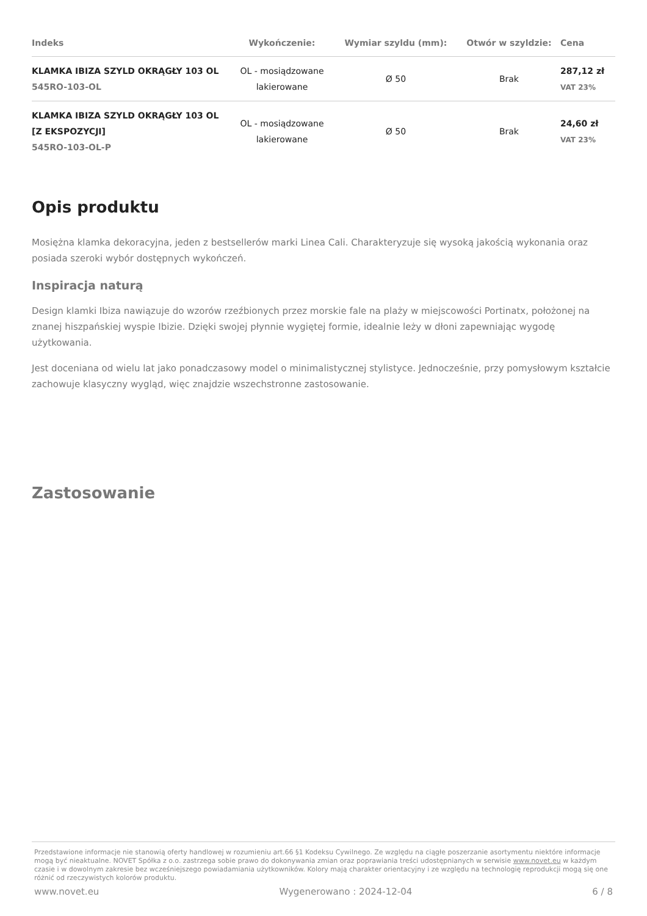| Indeks | Wykończenie: | Wymiar szyldu (mm): | Otwór w szyldzie: | Cena |
| --- | --- | --- | --- | --- |
| KLAMKA IBIZA SZYLD OKRĄGŁY 103 OL 545RO-103-OL | OL - mosiądzowane lakierowane | Ø 50 | Brak | 287,12 zł VAT 23% |
| KLAMKA IBIZA SZYLD OKRĄGŁY 103 OL [Z EKSPOZYCJI] 545RO-103-OL-P | OL - mosiądzowane lakierowane | Ø 50 | Brak | 24,60 zł VAT 23% |
Opis produktu
Mosiężna klamka dekoracyjna, jeden z bestsellerów marki Linea Cali. Charakteryzuje się wysoką jakością wykonania oraz posiada szeroki wybór dostępnych wykończeń.
Inspiracja naturą
Design klamki Ibiza nawiązuje do wzorów rzeźbionych przez morskie fale na plaży w miejscowości Portinatx, położonej na znanej hiszpańskiej wyspie Ibizie. Dzięki swojej płynnie wygiętej formie, idealnie leży w dłoni zapewniając wygodę użytkowania.
Jest doceniana od wielu lat jako ponadczasowy model o minimalistycznej stylistyce. Jednocześnie, przy pomysłowym kształcie zachowuje klasyczny wygląd, więc znajdzie wszechstronne zastosowanie.
Zastosowanie
Przedstawione informacje nie stanowią oferty handlowej w rozumieniu art.66 §1 Kodeksu Cywilnego. Ze względu na ciągłe poszerzanie asortymentu niektóre informacje mogą być nieaktualne. NOVET Spółka z o.o. zastrzega sobie prawo do dokonywania zmian oraz poprawiania treści udostępnianych w serwisie www.novet.eu w każdym czasie i w dowolnym zakresie bez wcześniejszego powiadamiania użytkowników. Kolory mają charakter orientacyjny i ze względu na technologię reprodukcji mogą się one różnić od rzeczywistych kolorów produktu.
www.novet.eu Wygenerowano : 2024-12-04 6 / 8